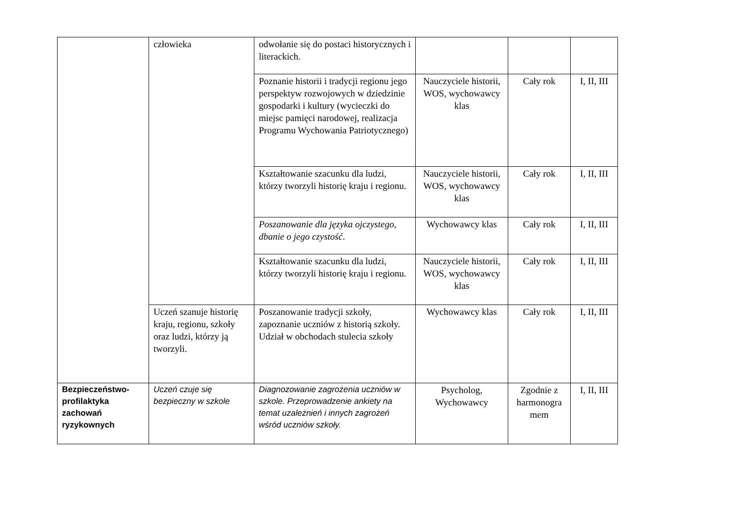| | człowieka | odwołanie się do postaci historycznych i literackich. | | | |
| | | Poznanie historii i tradycji regionu jego perspektyw rozwojowych w dziedzinie gospodarki i kultury (wycieczki do miejsc pamięci narodowej, realizacja Programu Wychowania Patriotycznego) | Nauczyciele historii, WOS, wychowawcy klas | Cały rok | I, II, III |
| | | Kształtowanie szacunku dla ludzi, którzy tworzyli historię kraju i regionu. | Nauczyciele historii, WOS, wychowawcy klas | Cały rok | I, II, III |
| | | Poszanowanie dla języka ojczystego, dbanie o jego czystość . | Wychowawcy klas | Cały rok | I, II, III |
| | | Kształtowanie szacunku dla ludzi, którzy tworzyli historię kraju i regionu. | Nauczyciele historii, WOS, wychowawcy klas | Cały rok | I, II, III |
| | Uczeń szanuje historię kraju, regionu, szkoły oraz ludzi, którzy ją tworzyli. | Poszanowanie tradycji szkoły, zapoznanie uczniów z historią szkoły. Udział w obchodach stulecia szkoły | Wychowawcy klas | Cały rok | I, II, III |
| Bezpieczeństwo-profilaktyka zachowań ryzykownych | Uczeń czuje się bezpieczny w szkole | Diagnozowanie zagrożenia uczniów w szkole. Przeprowadzenie ankiety na temat uzależnień i innych zagrożeń wśród uczniów szkoły. | Psycholog, Wychowawcy | Zgodnie z harmonogra mem | I, II, III |